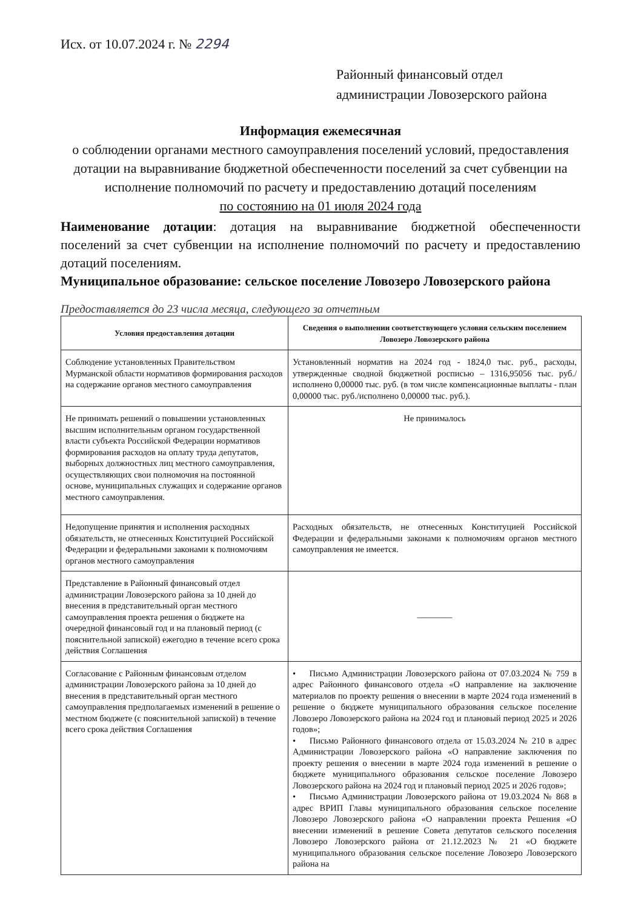Исх. от 10.07.2024 г. № 2294
Районный финансовый отдел
администрации Ловозерского района
Информация ежемесячная
о соблюдении органами местного самоуправления поселений условий, предоставления дотации на выравнивание бюджетной обеспеченности поселений за счет субвенции на исполнение полномочий по расчету и предоставлению дотаций поселениям
по состоянию на 01 июля 2024 года
Наименование дотации: дотация на выравнивание бюджетной обеспеченности поселений за счет субвенции на исполнение полномочий по расчету и предоставлению дотаций поселениям.
Муниципальное образование: сельское поселение Ловозеро Ловозерского района
Предоставляется до 23 числа месяца, следующего за отчетным
| Условия предоставления дотации | Сведения о выполнении соответствующего условия сельским поселением Ловозеро Ловозерского района |
| --- | --- |
| Соблюдение установленных Правительством Мурманской области нормативов формирования расходов на содержание органов местного самоуправления | Установленный норматив на 2024 год - 1824,0 тыс. руб., расходы, утвержденные сводной бюджетной росписью – 1316,95056 тыс. руб./исполнено 0,00000 тыс. руб. (в том числе компенсационные выплаты - план 0,00000 тыс. руб./исполнено 0,00000 тыс. руб.). |
| Не принимать решений о повышении установленных высшим исполнительным органом государственной власти субъекта Российской Федерации нормативов формирования расходов на оплату труда депутатов, выборных должностных лиц местного самоуправления, осуществляющих свои полномочия на постоянной основе, муниципальных служащих и содержание органов местного самоуправления. | Не принималось |
| Недопущение принятия и исполнения расходных обязательств, не отнесенных Конституцией Российской Федерации и федеральными законами к полномочиям органов местного самоуправления | Расходных обязательств, не отнесенных Конституцией Российской Федерации и федеральными законами к полномочиям органов местного самоуправления не имеется. |
| Представление в Районный финансовый отдел администрации Ловозерского района за 10 дней до внесения в представительный орган местного самоуправления проекта решения о бюджете на очередной финансовый год и на плановый период (с пояснительной запиской) ежегодно в течение всего срока действия Соглашения | ———— |
| Согласование с Районным финансовым отделом администрации Ловозерского района за 10 дней до внесения в представительный орган местного самоуправления предполагаемых изменений в решение о местном бюджете (с пояснительной запиской) в течение всего срока действия Соглашения | • Письмо Администрации Ловозерского района от 07.03.2024 № 759 в адрес Районного финансового отдела «О направление на заключение материалов по проекту решения о внесении в марте 2024 года изменений в решение о бюджете муниципального образования сельское поселение Ловозеро Ловозерского района на 2024 год и плановый период 2025 и 2026 годов»; • Письмо Районного финансового отдела от 15.03.2024 № 210 в адрес Администрации Ловозерского района «О направление заключения по проекту решения о внесении в марте 2024 года изменений в решение о бюджете муниципального образования сельское поселение Ловозеро Ловозерского района на 2024 год и плановый период 2025 и 2026 годов»; • Письмо Администрации Ловозерского района от 19.03.2024 № 868 в адрес ВРИП Главы муниципального образования сельское поселение Ловозеро Ловозерского района «О направлении проекта Решения «О внесении изменений в решение Совета депутатов сельского поселения Ловозеро Ловозерского района от 21.12.2023 № 21 «О бюджете муниципального образования сельское поселение Ловозеро Ловозерского района на |